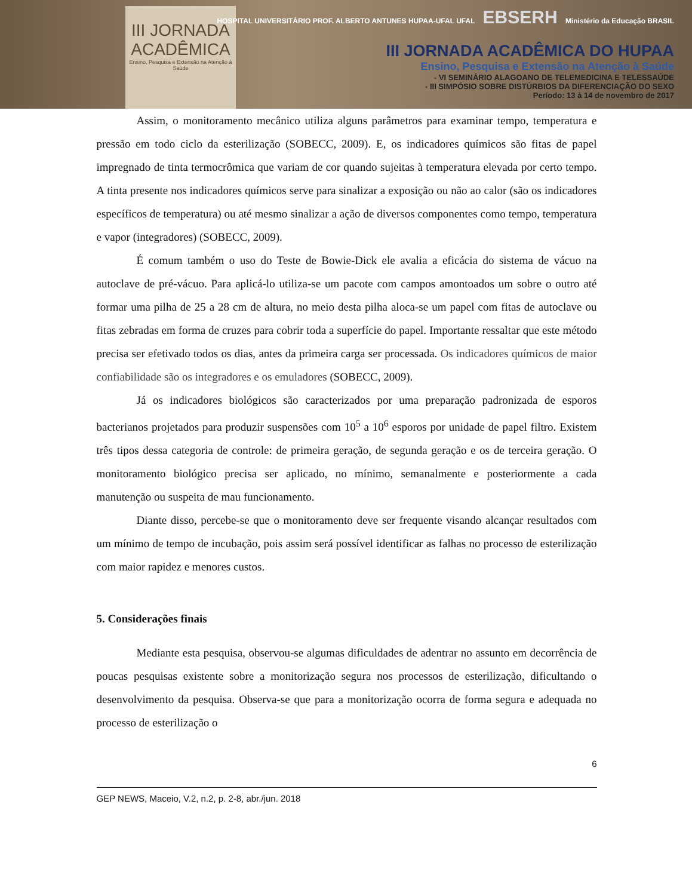III JORNADA
ACADÊMICA
Ensino, Pesquisa e Extensão na Atenção à Saúde
HOSPITAL UNIVERSITÁRIO PROF. ALBERTO ANTUNES HUPAA-UFAL UFAL EBSERH Ministério da Educação BRASIL
III JORNADA ACADÊMICA DO HUPAA
Ensino, Pesquisa e Extensão na Atenção à Saúde
- VI SEMINÁRIO ALAGOANO DE TELEMEDICINA E TELESSAÚDE
- III SIMPÓSIO SOBRE DISTÚRBIOS DA DIFERENCIAÇÃO DO SEXO
Período: 13 à 14 de novembro de 2017
Assim, o monitoramento mecânico utiliza alguns parâmetros para examinar tempo, temperatura e pressão em todo ciclo da esterilização (SOBECC, 2009). E, os indicadores químicos são fitas de papel impregnado de tinta termocrômica que variam de cor quando sujeitas à temperatura elevada por certo tempo. A tinta presente nos indicadores químicos serve para sinalizar a exposição ou não ao calor (são os indicadores específicos de temperatura) ou até mesmo sinalizar a ação de diversos componentes como tempo, temperatura e vapor (integradores) (SOBECC, 2009).
É comum também o uso do Teste de Bowie-Dick ele avalia a eficácia do sistema de vácuo na autoclave de pré-vácuo. Para aplicá-lo utiliza-se um pacote com campos amontoados um sobre o outro até formar uma pilha de 25 a 28 cm de altura, no meio desta pilha aloca-se um papel com fitas de autoclave ou fitas zebradas em forma de cruzes para cobrir toda a superfície do papel. Importante ressaltar que este método precisa ser efetivado todos os dias, antes da primeira carga ser processada. Os indicadores químicos de maior confiabilidade são os integradores e os emuladores (SOBECC, 2009).
Já os indicadores biológicos são caracterizados por uma preparação padronizada de esporos bacterianos projetados para produzir suspensões com 10<sup>5</sup> a 10<sup>6</sup> esporos por unidade de papel filtro. Existem três tipos dessa categoria de controle: de primeira geração, de segunda geração e os de terceira geração. O monitoramento biológico precisa ser aplicado, no mínimo, semanalmente e posteriormente a cada manutenção ou suspeita de mau funcionamento.
Diante disso, percebe-se que o monitoramento deve ser frequente visando alcançar resultados com um mínimo de tempo de incubação, pois assim será possível identificar as falhas no processo de esterilização com maior rapidez e menores custos.
5. Considerações finais
Mediante esta pesquisa, observou-se algumas dificuldades de adentrar no assunto em decorrência de poucas pesquisas existente sobre a monitorização segura nos processos de esterilização, dificultando o desenvolvimento da pesquisa. Observa-se que para a monitorização ocorra de forma segura e adequada no processo de esterilização o
6
GEP NEWS, Maceio, V.2, n.2, p. 2-8, abr./jun. 2018